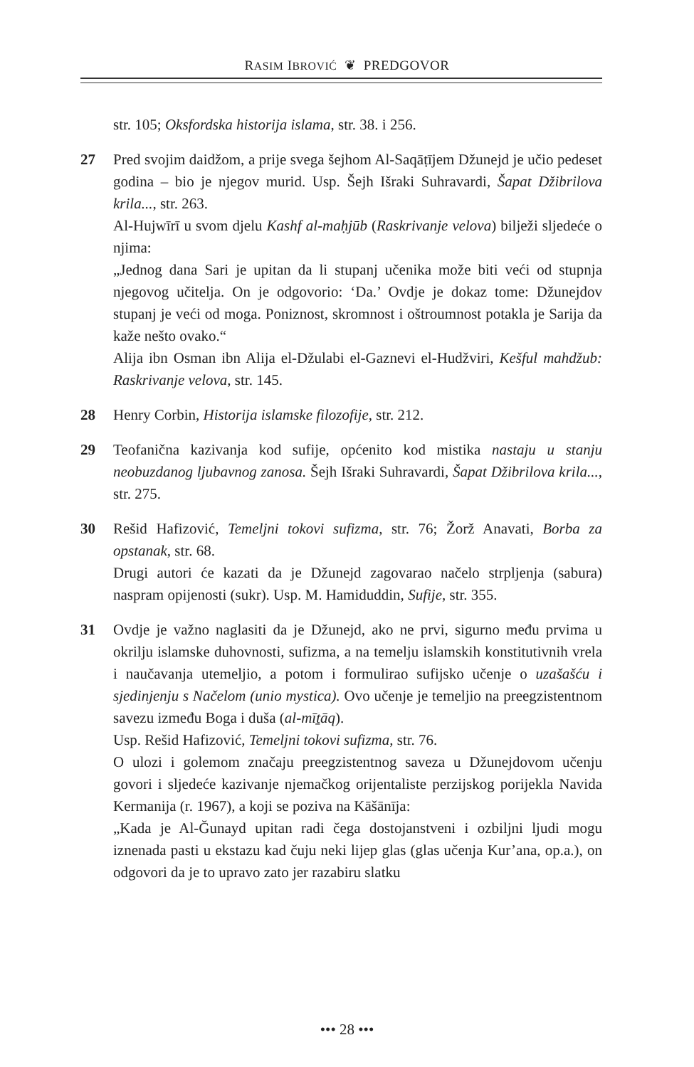RASIM IBROVIĆ ❦ PREDGOVOR
str. 105; Oksfordska historija islama, str. 38. i 256.
27 Pred svojim daidžom, a prije svega šejhom Al-Saqāṭījem Džunejd je učio pedeset godina – bio je njegov murid. Usp. Šejh Išraki Suhravardi, Šapat Džibrilova krila..., str. 263.
Al-Hujwīrī u svom djelu Kashf al-maḥjūb (Raskrivanje velova) bilježi sljedeće o njima:
„Jednog dana Sari je upitan da li stupanj učenika može biti veći od stupnja njegovog učitelja. On je odgovorio: ‘Da.’ Ovdje je dokaz tome: Džunejdov stupanj je veći od moga. Poniznost, skromnost i oštroumnost potakla je Sarija da kaže nešto ovako.“
Alija ibn Osman ibn Alija el-Džulabi el-Gaznevi el-Hudžviri, Kešful mahdžub: Raskrivanje velova, str. 145.
28 Henry Corbin, Historija islamske filozofije, str. 212.
29 Teofanična kazivanja kod sufije, općenito kod mistika nastaju u stanju neobuzdanog ljubavnog zanosa. Šejh Išraki Suhravardi, Šapat Džibrilova krila..., str. 275.
30 Rešid Hafizović, Temeljni tokovi sufizma, str. 76; Žorž Anavati, Borba za opstanak, str. 68.
Drugi autori će kazati da je Džunejd zagovarao načelo strpljenja (sabura) naspram opijenosti (sukr). Usp. M. Hamiduddin, Sufije, str. 355.
31 Ovdje je važno naglasiti da je Džunejd, ako ne prvi, sigurno među prvima u okrilju islamske duhovnosti, sufizma, a na temelju islamskih konstitutivnih vrela i naučavanja utemeljio, a potom i formulirao sufijsko učenje o uzašašću i sjedinjenju s Načelom (unio mystica). Ovo učenje je temeljio na preegzistentnom savezu između Boga i duša (al-mīṯāq).
Usp. Rešid Hafizović, Temeljni tokovi sufizma, str. 76.
O ulozi i golemom značaju preegzistentnog saveza u Džunejdovom učenju govori i sljedeće kazivanje njemačkog orijentaliste perzijskog porijekla Navida Kermanija (r. 1967), a koji se poziva na Kāšānīja:
„Kada je Al-Ğunayd upitan radi čega dostojanstveni i ozbiljni ljudi mogu iznenada pasti u ekstazu kad čuju neki lijep glas (glas učenja Kur’ana, op.a.), on odgovori da je to upravo zato jer razabiru slatku
••• 28 •••